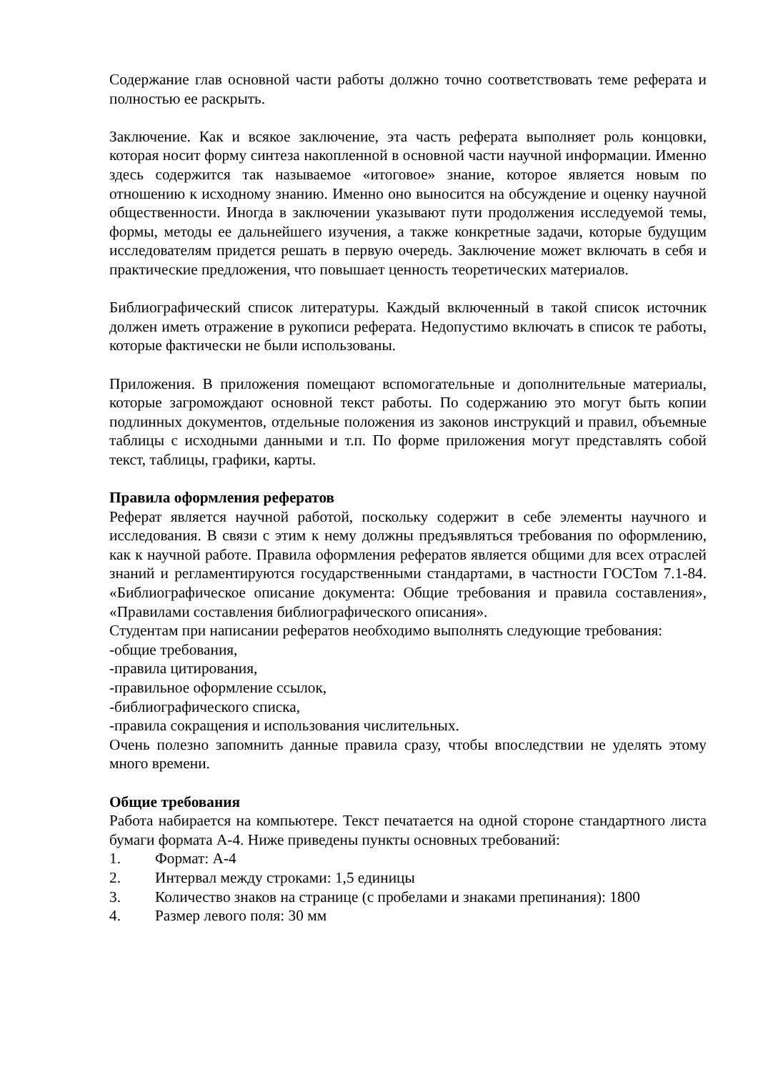Содержание глав основной части работы должно точно соответствовать теме реферата и полностью ее раскрыть.
Заключение. Как и всякое заключение, эта часть реферата выполняет роль концовки, которая носит форму синтеза накопленной в основной части научной информации. Именно здесь содержится так называемое «итоговое» знание, которое является новым по отношению к исходному знанию. Именно оно выносится на обсуждение и оценку научной общественности. Иногда в заключении указывают пути продолжения исследуемой темы, формы, методы ее дальнейшего изучения, а также конкретные задачи, которые будущим исследователям придется решать в первую очередь. Заключение может включать в себя и практические предложения, что повышает ценность теоретических материалов.
Библиографический список литературы. Каждый включенный в такой список источник должен иметь отражение в рукописи реферата. Недопустимо включать в список те работы, которые фактически не были использованы.
Приложения. В приложения помещают вспомогательные и дополнительные материалы, которые загромождают основной текст работы. По содержанию это могут быть копии подлинных документов, отдельные положения из законов инструкций и правил, объемные таблицы с исходными данными и т.п. По форме приложения могут представлять собой текст, таблицы, графики, карты.
Правила оформления рефератов
Реферат является научной работой, поскольку содержит в себе элементы научного и исследования. В связи с этим к нему должны предъявляться требования по оформлению, как к научной работе. Правила оформления рефератов является общими для всех отраслей знаний и регламентируются государственными стандартами, в частности ГОСТом 7.1-84. «Библиографическое описание документа: Общие требования и правила составления», «Правилами составления библиографического описания».
Студентам при написании рефератов необходимо выполнять следующие требования:
-общие требования,
-правила цитирования,
-правильное оформление ссылок,
-библиографического списка,
-правила сокращения и использования числительных.
Очень полезно запомнить данные правила сразу, чтобы впоследствии не уделять этому много времени.
Общие требования
Работа набирается на компьютере. Текст печатается на одной стороне стандартного листа бумаги формата А-4. Ниже приведены пункты основных требований:
1. Формат: А-4
2. Интервал между строками: 1,5 единицы
3. Количество знаков на странице (с пробелами и знаками препинания): 1800
4. Размер левого поля: 30 мм